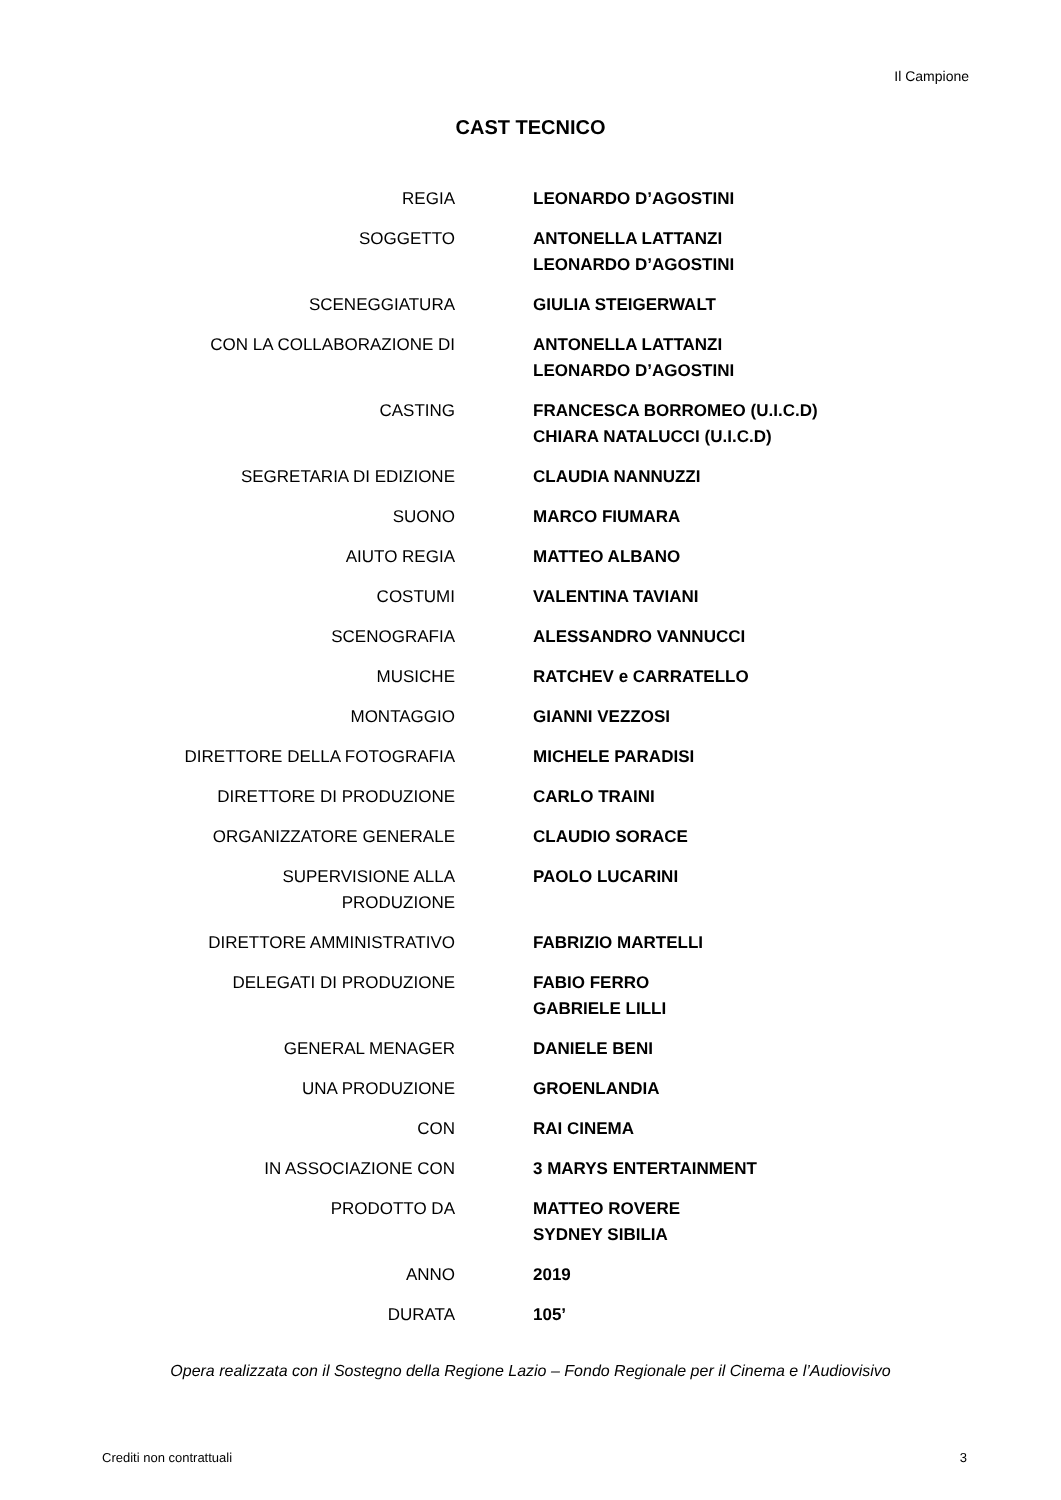Il Campione
CAST TECNICO
| REGIA | LEONARDO D’AGOSTINI |
| SOGGETTO | ANTONELLA LATTANZI LEONARDO D’AGOSTINI |
| SCENEGGIATURA | GIULIA STEIGERWALT |
| CON LA COLLABORAZIONE DI | ANTONELLA LATTANZI LEONARDO D’AGOSTINI |
| CASTING | FRANCESCA BORROMEO (U.I.C.D) CHIARA NATALUCCI (U.I.C.D) |
| SEGRETARIA DI EDIZIONE | CLAUDIA NANNUZZI |
| SUONO | MARCO FIUMARA |
| AIUTO REGIA | MATTEO ALBANO |
| COSTUMI | VALENTINA TAVIANI |
| SCENOGRAFIA | ALESSANDRO VANNUCCI |
| MUSICHE | RATCHEV e CARRATELLO |
| MONTAGGIO | GIANNI VEZZOSI |
| DIRETTORE DELLA FOTOGRAFIA | MICHELE PARADISI |
| DIRETTORE DI PRODUZIONE | CARLO TRAINI |
| ORGANIZZATORE GENERALE | CLAUDIO SORACE |
| SUPERVISIONE ALLA PRODUZIONE | PAOLO LUCARINI |
| DIRETTORE AMMINISTRATIVO | FABRIZIO MARTELLI |
| DELEGATI DI PRODUZIONE | FABIO FERRO GABRIELE LILLI |
| GENERAL MENAGER | DANIELE BENI |
| UNA PRODUZIONE | GROENLANDIA |
| CON | RAI CINEMA |
| IN ASSOCIAZIONE CON | 3 MARYS ENTERTAINMENT |
| PRODOTTO DA | MATTEO ROVERE SYDNEY SIBILIA |
| ANNO | 2019 |
| DURATA | 105’ |
Opera realizzata con il Sostegno della Regione Lazio – Fondo Regionale per il Cinema e l’Audiovisivo
Crediti non contrattuali 3